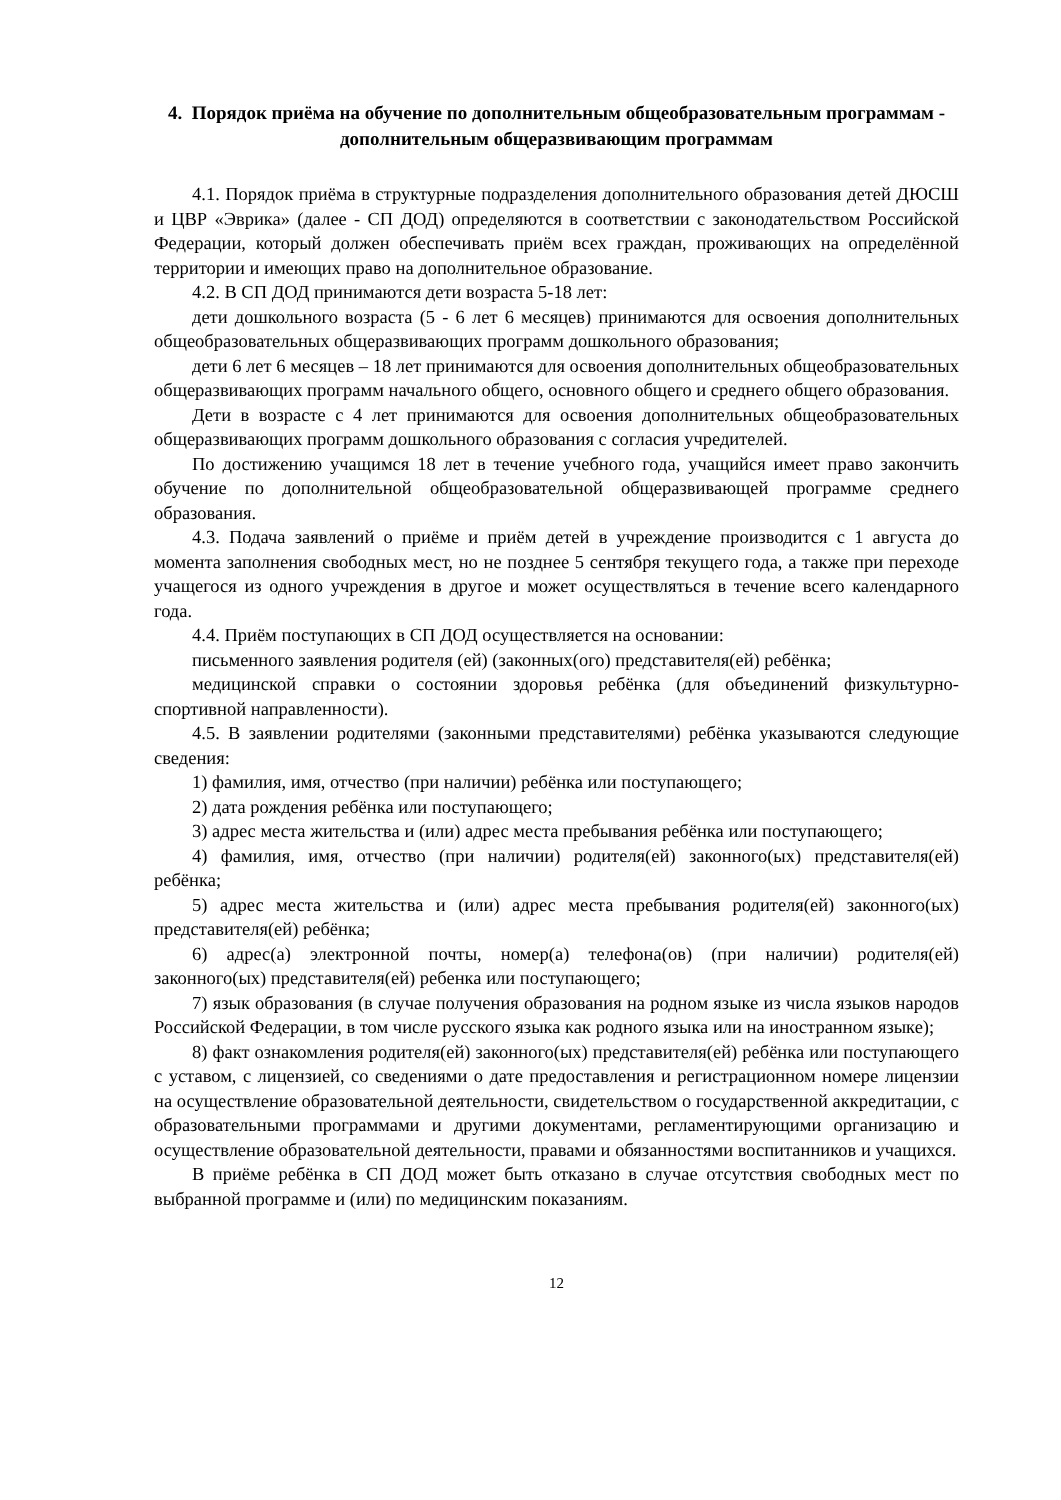4. Порядок приёма на обучение по дополнительным общеобразовательным программам - дополнительным общеразвивающим программам
4.1. Порядок приёма в структурные подразделения дополнительного образования детей ДЮСШ и ЦВР «Эврика» (далее - СП ДОД) определяются в соответствии с законодательством Российской Федерации, который должен обеспечивать приём всех граждан, проживающих на определённой территории и имеющих право на дополнительное образование.
4.2. В СП ДОД принимаются дети возраста 5-18 лет:
дети дошкольного возраста (5 - 6 лет 6 месяцев) принимаются для освоения дополнительных общеобразовательных общеразвивающих программ дошкольного образования;
дети 6 лет 6 месяцев – 18 лет принимаются для освоения дополнительных общеобразовательных общеразвивающих программ начального общего, основного общего и среднего общего образования.
Дети в возрасте с 4 лет принимаются для освоения дополнительных общеобразовательных общеразвивающих программ дошкольного образования с согласия учредителей.
По достижению учащимся 18 лет в течение учебного года, учащийся имеет право закончить обучение по дополнительной общеобразовательной общеразвивающей программе среднего образования.
4.3. Подача заявлений о приёме и приём детей в учреждение производится с 1 августа до момента заполнения свободных мест, но не позднее 5 сентября текущего года, а также при переходе учащегося из одного учреждения в другое и может осуществляться в течение всего календарного года.
4.4. Приём поступающих в СП ДОД осуществляется на основании:
письменного заявления родителя (ей) (законных(ого) представителя(ей) ребёнка;
медицинской справки о состоянии здоровья ребёнка (для объединений физкультурно-спортивной направленности).
4.5. В заявлении родителями (законными представителями) ребёнка указываются следующие сведения:
1) фамилия, имя, отчество (при наличии) ребёнка или поступающего;
2) дата рождения ребёнка или поступающего;
3) адрес места жительства и (или) адрес места пребывания ребёнка или поступающего;
4) фамилия, имя, отчество (при наличии) родителя(ей) законного(ых) представителя(ей) ребёнка;
5) адрес места жительства и (или) адрес места пребывания родителя(ей) законного(ых) представителя(ей) ребёнка;
6) адрес(а) электронной почты, номер(а) телефона(ов) (при наличии) родителя(ей) законного(ых) представителя(ей) ребенка или поступающего;
7) язык образования (в случае получения образования на родном языке из числа языков народов Российской Федерации, в том числе русского языка как родного языка или на иностранном языке);
8) факт ознакомления родителя(ей) законного(ых) представителя(ей) ребёнка или поступающего с уставом, с лицензией, со сведениями о дате предоставления и регистрационном номере лицензии на осуществление образовательной деятельности, свидетельством о государственной аккредитации, с образовательными программами и другими документами, регламентирующими организацию и осуществление образовательной деятельности, правами и обязанностями воспитанников и учащихся.
В приёме ребёнка в СП ДОД может быть отказано в случае отсутствия свободных мест по выбранной программе и (или) по медицинским показаниям.
12